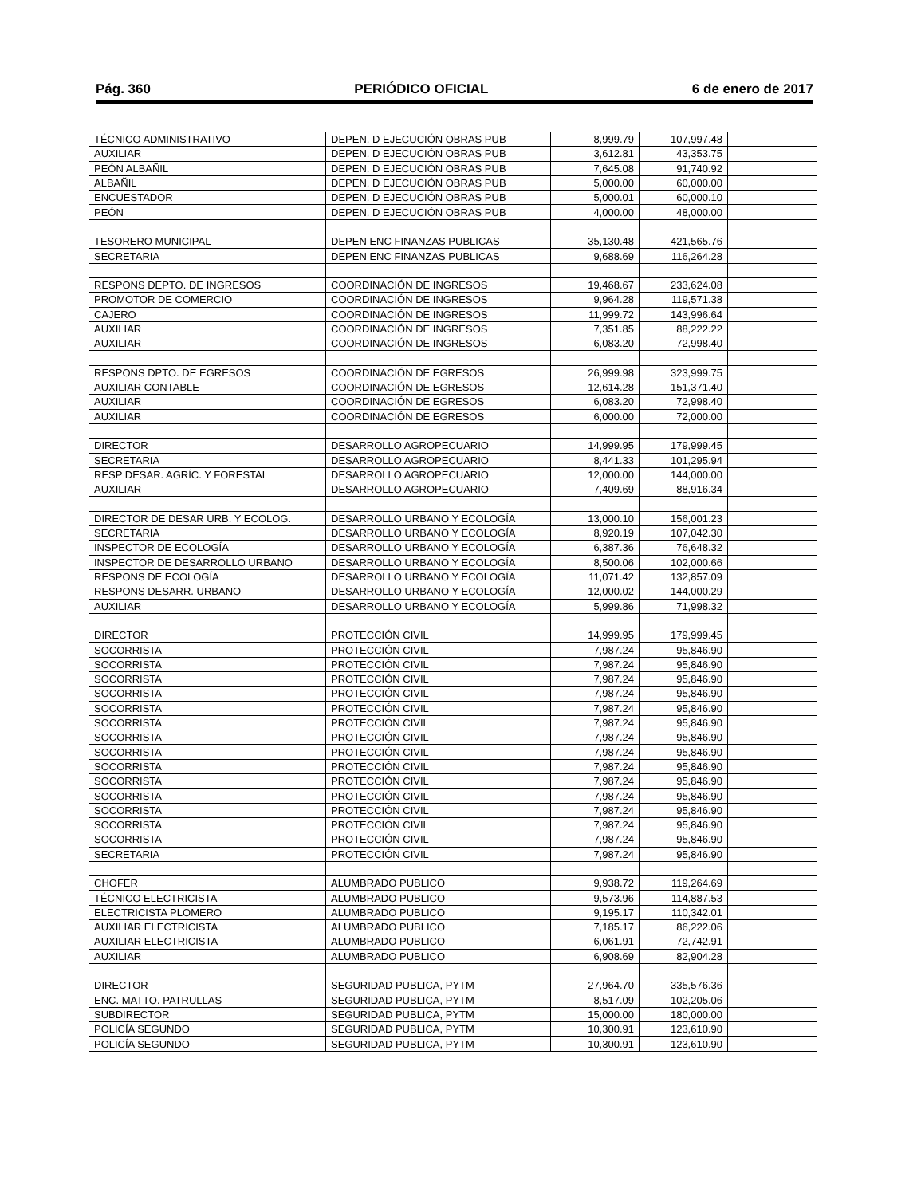Pág. 360 PERIÓDICO OFICIAL 6 de enero de 2017
| TÉCNICO ADMINISTRATIVO | DEPEN. D EJECUCIÓN OBRAS PUB | 8,999.79 | 107,997.48 | |
| AUXILIAR | DEPEN. D EJECUCIÓN OBRAS PUB | 3,612.81 | 43,353.75 | |
| PEÓN ALBAÑIL | DEPEN. D EJECUCIÓN OBRAS PUB | 7,645.08 | 91,740.92 | |
| ALBAÑIL | DEPEN. D EJECUCIÓN OBRAS PUB | 5,000.00 | 60,000.00 | |
| ENCUESTADOR | DEPEN. D EJECUCIÓN OBRAS PUB | 5,000.01 | 60,000.10 | |
| PEÓN | DEPEN. D EJECUCIÓN OBRAS PUB | 4,000.00 | 48,000.00 | |
| TESORERO MUNICIPAL | DEPEN ENC FINANZAS PUBLICAS | 35,130.48 | 421,565.76 | |
| SECRETARIA | DEPEN ENC FINANZAS PUBLICAS | 9,688.69 | 116,264.28 | |
| RESPONS DEPTO. DE INGRESOS | COORDINACIÓN DE INGRESOS | 19,468.67 | 233,624.08 | |
| PROMOTOR DE COMERCIO | COORDINACIÓN DE INGRESOS | 9,964.28 | 119,571.38 | |
| CAJERO | COORDINACIÓN DE INGRESOS | 11,999.72 | 143,996.64 | |
| AUXILIAR | COORDINACIÓN DE INGRESOS | 7,351.85 | 88,222.22 | |
| AUXILIAR | COORDINACIÓN DE INGRESOS | 6,083.20 | 72,998.40 | |
| RESPONS DPTO. DE EGRESOS | COORDINACIÓN DE EGRESOS | 26,999.98 | 323,999.75 | |
| AUXILIAR CONTABLE | COORDINACIÓN DE EGRESOS | 12,614.28 | 151,371.40 | |
| AUXILIAR | COORDINACIÓN DE EGRESOS | 6,083.20 | 72,998.40 | |
| AUXILIAR | COORDINACIÓN DE EGRESOS | 6,000.00 | 72,000.00 | |
| DIRECTOR | DESARROLLO AGROPECUARIO | 14,999.95 | 179,999.45 | |
| SECRETARIA | DESARROLLO AGROPECUARIO | 8,441.33 | 101,295.94 | |
| RESP DESAR. AGRÍC. Y FORESTAL | DESARROLLO AGROPECUARIO | 12,000.00 | 144,000.00 | |
| AUXILIAR | DESARROLLO AGROPECUARIO | 7,409.69 | 88,916.34 | |
| DIRECTOR DE DESAR URB. Y ECOLOG. | DESARROLLO URBANO Y ECOLOGÍA | 13,000.10 | 156,001.23 | |
| SECRETARIA | DESARROLLO URBANO Y ECOLOGÍA | 8,920.19 | 107,042.30 | |
| INSPECTOR DE ECOLOGÍA | DESARROLLO URBANO Y ECOLOGÍA | 6,387.36 | 76,648.32 | |
| INSPECTOR DE DESARROLLO URBANO | DESARROLLO URBANO Y ECOLOGÍA | 8,500.06 | 102,000.66 | |
| RESPONS DE ECOLOGÍA | DESARROLLO URBANO Y ECOLOGÍA | 11,071.42 | 132,857.09 | |
| RESPONS DESARR. URBANO | DESARROLLO URBANO Y ECOLOGÍA | 12,000.02 | 144,000.29 | |
| AUXILIAR | DESARROLLO URBANO Y ECOLOGÍA | 5,999.86 | 71,998.32 | |
| DIRECTOR | PROTECCIÓN CIVIL | 14,999.95 | 179,999.45 | |
| SOCORRISTA | PROTECCIÓN CIVIL | 7,987.24 | 95,846.90 | |
| SOCORRISTA | PROTECCIÓN CIVIL | 7,987.24 | 95,846.90 | |
| SOCORRISTA | PROTECCIÓN CIVIL | 7,987.24 | 95,846.90 | |
| SOCORRISTA | PROTECCIÓN CIVIL | 7,987.24 | 95,846.90 | |
| SOCORRISTA | PROTECCIÓN CIVIL | 7,987.24 | 95,846.90 | |
| SOCORRISTA | PROTECCIÓN CIVIL | 7,987.24 | 95,846.90 | |
| SOCORRISTA | PROTECCIÓN CIVIL | 7,987.24 | 95,846.90 | |
| SOCORRISTA | PROTECCIÓN CIVIL | 7,987.24 | 95,846.90 | |
| SOCORRISTA | PROTECCIÓN CIVIL | 7,987.24 | 95,846.90 | |
| SOCORRISTA | PROTECCIÓN CIVIL | 7,987.24 | 95,846.90 | |
| SOCORRISTA | PROTECCIÓN CIVIL | 7,987.24 | 95,846.90 | |
| SOCORRISTA | PROTECCIÓN CIVIL | 7,987.24 | 95,846.90 | |
| SOCORRISTA | PROTECCIÓN CIVIL | 7,987.24 | 95,846.90 | |
| SOCORRISTA | PROTECCIÓN CIVIL | 7,987.24 | 95,846.90 | |
| SECRETARIA | PROTECCIÓN CIVIL | 7,987.24 | 95,846.90 | |
| CHOFER | ALUMBRADO PUBLICO | 9,938.72 | 119,264.69 | |
| TÉCNICO ELECTRICISTA | ALUMBRADO PUBLICO | 9,573.96 | 114,887.53 | |
| ELECTRICISTA PLOMERO | ALUMBRADO PUBLICO | 9,195.17 | 110,342.01 | |
| AUXILIAR ELECTRICISTA | ALUMBRADO PUBLICO | 7,185.17 | 86,222.06 | |
| AUXILIAR ELECTRICISTA | ALUMBRADO PUBLICO | 6,061.91 | 72,742.91 | |
| AUXILIAR | ALUMBRADO PUBLICO | 6,908.69 | 82,904.28 | |
| DIRECTOR | SEGURIDAD PUBLICA, PYTM | 27,964.70 | 335,576.36 | |
| ENC. MATTO. PATRULLAS | SEGURIDAD PUBLICA, PYTM | 8,517.09 | 102,205.06 | |
| SUBDIRECTOR | SEGURIDAD PUBLICA, PYTM | 15,000.00 | 180,000.00 | |
| POLICÍA SEGUNDO | SEGURIDAD PUBLICA, PYTM | 10,300.91 | 123,610.90 | |
| POLICÍA SEGUNDO | SEGURIDAD PUBLICA, PYTM | 10,300.91 | 123,610.90 | |